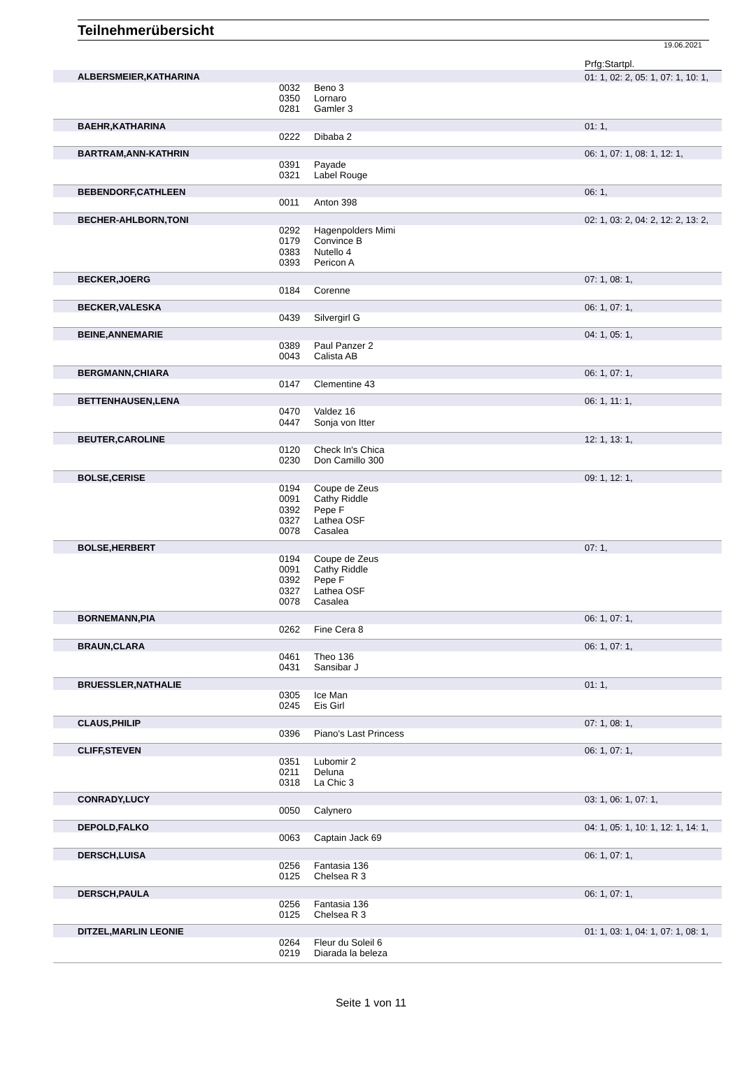Teilnehmerübersicht
19.06.2021
| | | | Prfg:Startpl. |
| ALBERSMEIER,KATHARINA | | | 01: 1, 02: 2, 05: 1, 07: 1, 10: 1, |
| | 0032 | Beno 3 | |
| | 0350 | Lornaro | |
| | 0281 | Gamler 3 | |
| BAEHR,KATHARINA | | | 01: 1, |
| | 0222 | Dibaba 2 | |
| BARTRAM,ANN-KATHRIN | | | 06: 1, 07: 1, 08: 1, 12: 1, |
| | 0391 | Payade | |
| | 0321 | Label Rouge | |
| BEBENDORF,CATHLEEN | | | 06: 1, |
| | 0011 | Anton 398 | |
| BECHER-AHLBORN,TONI | | | 02: 1, 03: 2, 04: 2, 12: 2, 13: 2, |
| | 0292 | Hagenpolders Mimi | |
| | 0179 | Convince B | |
| | 0383 | Nutello 4 | |
| | 0393 | Pericon A | |
| BECKER,JOERG | | | 07: 1, 08: 1, |
| | 0184 | Corenne | |
| BECKER,VALESKA | | | 06: 1, 07: 1, |
| | 0439 | Silvergirl G | |
| BEINE,ANNEMARIE | | | 04: 1, 05: 1, |
| | 0389 | Paul Panzer 2 | |
| | 0043 | Calista AB | |
| BERGMANN,CHIARA | | | 06: 1, 07: 1, |
| | 0147 | Clementine 43 | |
| BETTENHAUSEN,LENA | | | 06: 1, 11: 1, |
| | 0470 | Valdez 16 | |
| | 0447 | Sonja von Itter | |
| BEUTER,CAROLINE | | | 12: 1, 13: 1, |
| | 0120 | Check In's Chica | |
| | 0230 | Don Camillo 300 | |
| BOLSE,CERISE | | | 09: 1, 12: 1, |
| | 0194 | Coupe de Zeus | |
| | 0091 | Cathy Riddle | |
| | 0392 | Pepe F | |
| | 0327 | Lathea OSF | |
| | 0078 | Casalea | |
| BOLSE,HERBERT | | | 07: 1, |
| | 0194 | Coupe de Zeus | |
| | 0091 | Cathy Riddle | |
| | 0392 | Pepe F | |
| | 0327 | Lathea OSF | |
| | 0078 | Casalea | |
| BORNEMANN,PIA | | | 06: 1, 07: 1, |
| | 0262 | Fine Cera 8 | |
| BRAUN,CLARA | | | 06: 1, 07: 1, |
| | 0461 | Theo 136 | |
| | 0431 | Sansibar J | |
| BRUESSLER,NATHALIE | | | 01: 1, |
| | 0305 | Ice Man | |
| | 0245 | Eis Girl | |
| CLAUS,PHILIP | | | 07: 1, 08: 1, |
| | 0396 | Piano's Last Princess | |
| CLIFF,STEVEN | | | 06: 1, 07: 1, |
| | 0351 | Lubomir 2 | |
| | 0211 | Deluna | |
| | 0318 | La Chic 3 | |
| CONRADY,LUCY | | | 03: 1, 06: 1, 07: 1, |
| | 0050 | Calynero | |
| DEPOLD,FALKO | | | 04: 1, 05: 1, 10: 1, 12: 1, 14: 1, |
| | 0063 | Captain Jack 69 | |
| DERSCH,LUISA | | | 06: 1, 07: 1, |
| | 0256 | Fantasia 136 | |
| | 0125 | Chelsea R 3 | |
| DERSCH,PAULA | | | 06: 1, 07: 1, |
| | 0256 | Fantasia 136 | |
| | 0125 | Chelsea R 3 | |
| DITZEL,MARLIN LEONIE | | | 01: 1, 03: 1, 04: 1, 07: 1, 08: 1, |
| | 0264 | Fleur du Soleil 6 | |
| | 0219 | Diarada la beleza | |
Seite 1 von 11